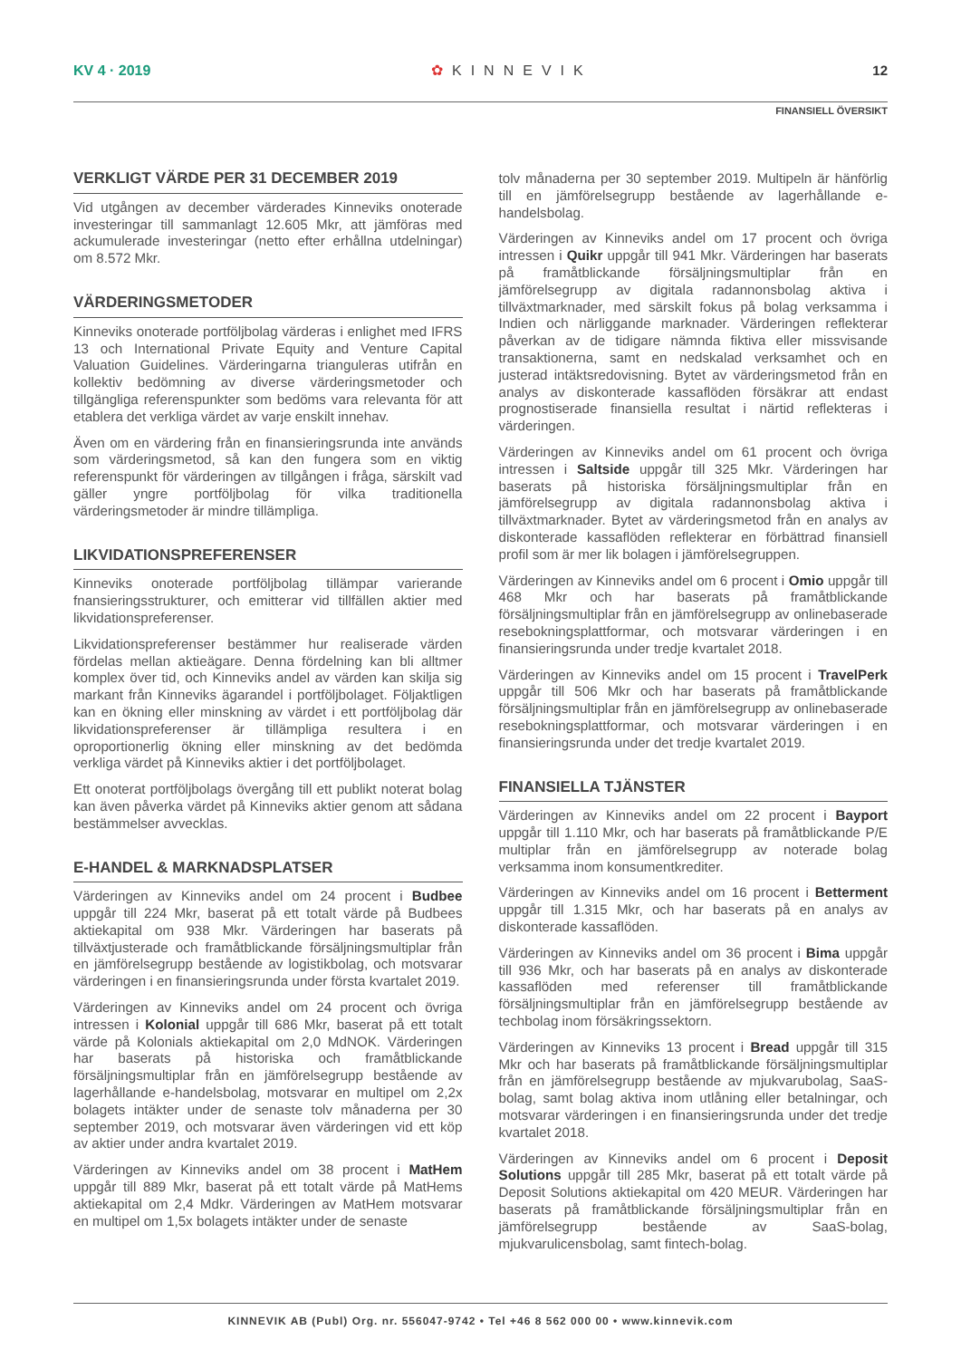KV 4 · 2019 ✿ KINNEVIK 12
FINANSIELL ÖVERSIKT
VERKLIGT VÄRDE PER 31 DECEMBER 2019
Vid utgången av december värderades Kinneviks onoterade investeringar till sammanlagt 12.605 Mkr, att jämföras med ackumulerade investeringar (netto efter erhållna utdelningar) om 8.572 Mkr.
VÄRDERINGSMETODER
Kinneviks onoterade portföljbolag värderas i enlighet med IFRS 13 och International Private Equity and Venture Capital Valuation Guidelines. Värderingarna trianguleras utifrån en kollektiv bedömning av diverse värderingsmetoder och tillgängliga referenspunkter som bedöms vara relevanta för att etablera det verkliga värdet av varje enskilt innehav.
Även om en värdering från en finansieringsrunda inte används som värderingsmetod, så kan den fungera som en viktig referenspunkt för värderingen av tillgången i fråga, särskilt vad gäller yngre portföljbolag för vilka traditionella värderingsmetoder är mindre tillämpliga.
LIKVIDATIONSPREFERENSER
Kinneviks onoterade portföljbolag tillämpar varierande fnansieringsstrukturer, och emitterar vid tillfällen aktier med likvidationspreferenser.
Likvidationspreferenser bestämmer hur realiserade värden fördelas mellan aktieägare. Denna fördelning kan bli alltmer komplex över tid, och Kinneviks andel av värden kan skilja sig markant från Kinneviks ägarandel i portföljbolaget. Följaktligen kan en ökning eller minskning av värdet i ett portföljbolag där likvidationspreferenser är tillämpliga resultera i en oproportionerlig ökning eller minskning av det bedömda verkliga värdet på Kinneviks aktier i det portföljbolaget.
Ett onoterat portföljbolags övergång till ett publikt noterat bolag kan även påverka värdet på Kinneviks aktier genom att sådana bestämmelser avvecklas.
E-HANDEL & MARKNADSPLATSER
Värderingen av Kinneviks andel om 24 procent i Budbee uppgår till 224 Mkr, baserat på ett totalt värde på Budbees aktiekapital om 938 Mkr. Värderingen har baserats på tillväxtjusterade och framåtblickande försäljningsmultiplar från en jämförelsegrupp bestående av logistikbolag, och motsvarar värderingen i en finansieringsrunda under första kvartalet 2019.
Värderingen av Kinneviks andel om 24 procent och övriga intressen i Kolonial uppgår till 686 Mkr, baserat på ett totalt värde på Kolonials aktiekapital om 2,0 MdNOK. Värderingen har baserats på historiska och framåtblickande försäljningsmultiplar från en jämförelsegrupp bestående av lagerhållande e-handelsbolag, motsvarar en multipel om 2,2x bolagets intäkter under de senaste tolv månaderna per 30 september 2019, och motsvarar även värderingen vid ett köp av aktier under andra kvartalet 2019.
Värderingen av Kinneviks andel om 38 procent i MatHem uppgår till 889 Mkr, baserat på ett totalt värde på MatHems aktiekapital om 2,4 Mdkr. Värderingen av MatHem motsvarar en multipel om 1,5x bolagets intäkter under de senaste
tolv månaderna per 30 september 2019. Multipeln är hänförlig till en jämförelsegrupp bestående av lagerhållande e-handelsbolag.
Värderingen av Kinneviks andel om 17 procent och övriga intressen i Quikr uppgår till 941 Mkr. Värderingen har baserats på framåtblickande försäljningsmultiplar från en jämförelsegrupp av digitala radannonsbolag aktiva i tillväxtmarknader, med särskilt fokus på bolag verksamma i Indien och närliggande marknader. Värderingen reflekterar påverkan av de tidigare nämnda fiktiva eller missvisande transaktionerna, samt en nedskalad verksamhet och en justerad intäktsredovisning. Bytet av värderingsmetod från en analys av diskonterade kassaflöden försäkrar att endast prognostiserade finansiella resultat i närtid reflekteras i värderingen.
Värderingen av Kinneviks andel om 61 procent och övriga intressen i Saltside uppgår till 325 Mkr. Värderingen har baserats på historiska försäljningsmultiplar från en jämförelsegrupp av digitala radannonsbolag aktiva i tillväxtmarknader. Bytet av värderingsmetod från en analys av diskonterade kassaflöden reflekterar en förbättrad finansiell profil som är mer lik bolagen i jämförelsegruppen.
Värderingen av Kinneviks andel om 6 procent i Omio uppgår till 468 Mkr och har baserats på framåtblickande försäljningsmultiplar från en jämförelsegrupp av onlinebaserade resebokningsplattformar, och motsvarar värderingen i en finansieringsrunda under tredje kvartalet 2018.
Värderingen av Kinneviks andel om 15 procent i TravelPerk uppgår till 506 Mkr och har baserats på framåtblickande försäljningsmultiplar från en jämförelsegrupp av onlinebaserade resebokningsplattformar, och motsvarar värderingen i en finansieringsrunda under det tredje kvartalet 2019.
FINANSIELLA TJÄNSTER
Värderingen av Kinneviks andel om 22 procent i Bayport uppgår till 1.110 Mkr, och har baserats på framåtblickande P/E multiplar från en jämförelsegrupp av noterade bolag verksamma inom konsumentkrediter.
Värderingen av Kinneviks andel om 16 procent i Betterment uppgår till 1.315 Mkr, och har baserats på en analys av diskonterade kassaflöden.
Värderingen av Kinneviks andel om 36 procent i Bima uppgår till 936 Mkr, och har baserats på en analys av diskonterade kassaflöden med referenser till framåtblickande försäljningsmultiplar från en jämförelsegrupp bestående av techbolag inom försäkringssektorn.
Värderingen av Kinneviks 13 procent i Bread uppgår till 315 Mkr och har baserats på framåtblickande försäljningsmultiplar från en jämförelsegrupp bestående av mjukvarubolag, SaaS-bolag, samt bolag aktiva inom utlåning eller betalningar, och motsvarar värderingen i en finansieringsrunda under det tredje kvartalet 2018.
Värderingen av Kinneviks andel om 6 procent i Deposit Solutions uppgår till 285 Mkr, baserat på ett totalt värde på Deposit Solutions aktiekapital om 420 MEUR. Värderingen har baserats på framåtblickande försäljningsmultiplar från en jämförelsegrupp bestående av SaaS-bolag, mjukvarulicensbolag, samt fintech-bolag.
KINNEVIK AB (Publ) Org. nr. 556047-9742 • Tel +46 8 562 000 00 • www.kinnevik.com